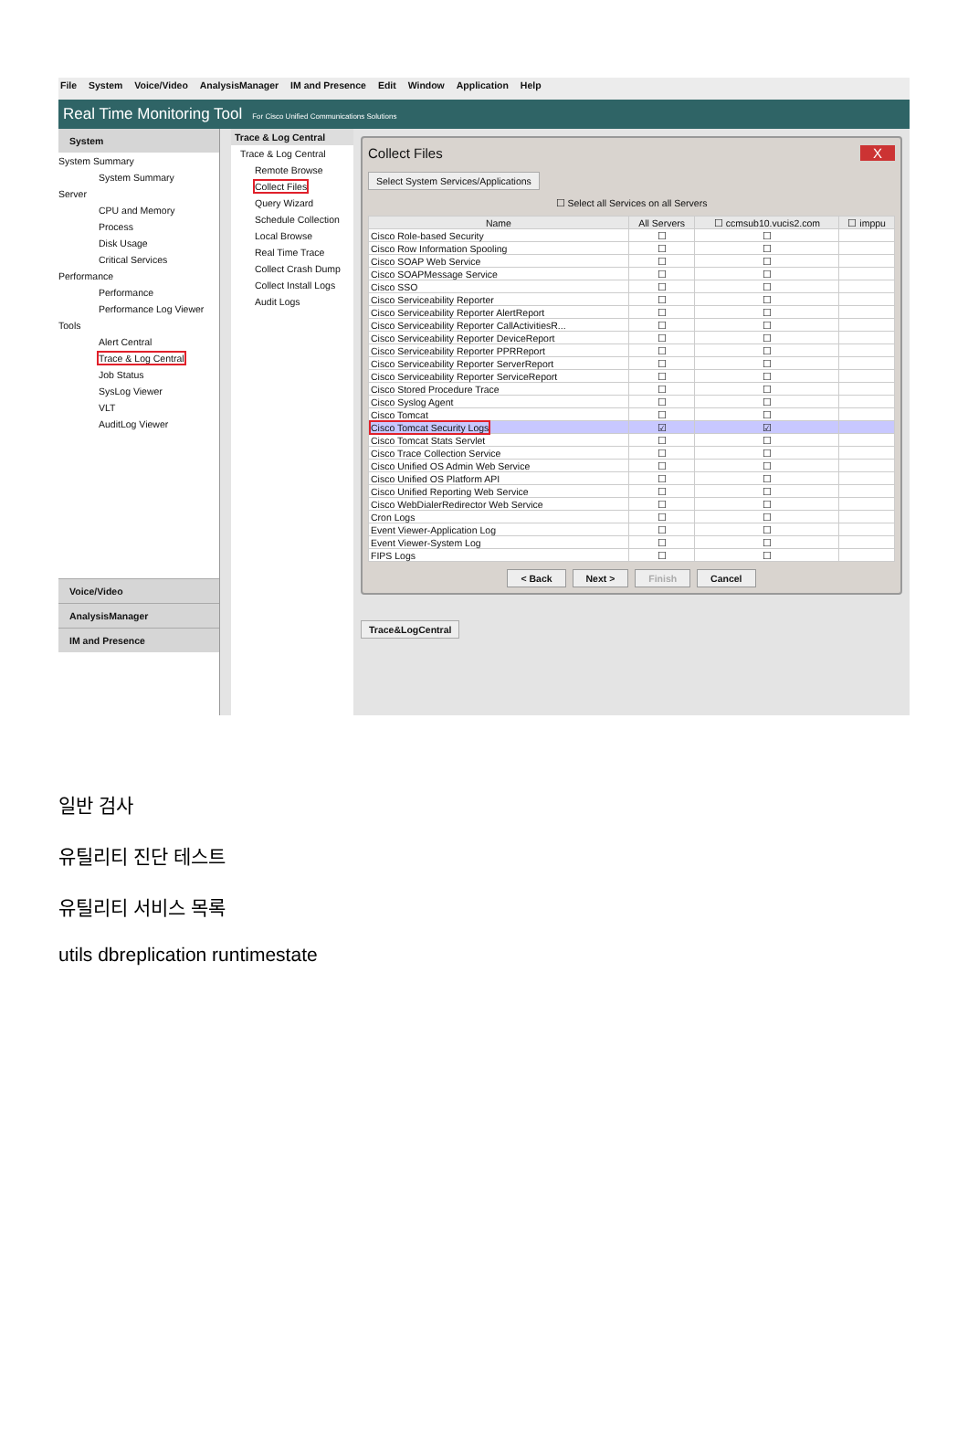File System Voice/Video AnalysisManager IM and Presence Edit Window Application Help
Real Time Monitoring Tool For Cisco Unified Communications Solutions
System
System Summary
System Summary
Server
CPU and Memory
Process
Disk Usage
Critical Services
Performance
Performance
Performance Log Viewer
Tools
Alert Central
Trace & Log Central
Job Status
SysLog Viewer
VLT
AuditLog Viewer
Voice/Video
AnalysisManager
IM and Presence
Trace & Log Central
Trace & Log Central
Remote Browse
Collect Files
Query Wizard
Schedule Collection
Local Browse
Real Time Trace
Collect Crash Dump
Collect Install Logs
Audit Logs
Collect Files X
Select System Services/Applications
☐ Select all Services on all Servers
| Name | All Servers | ☐ ccmsub10.vucis2.com | ☐ imppu |
| --- | --- | --- | --- |
| Cisco Role-based Security | ☐ | ☐ | |
| Cisco Row Information Spooling | ☐ | ☐ | |
| Cisco SOAP Web Service | ☐ | ☐ | |
| Cisco SOAPMessage Service | ☐ | ☐ | |
| Cisco SSO | ☐ | ☐ | |
| Cisco Serviceability Reporter | ☐ | ☐ | |
| Cisco Serviceability Reporter AlertReport | ☐ | ☐ | |
| Cisco Serviceability Reporter CallActivitiesR... | ☐ | ☐ | |
| Cisco Serviceability Reporter DeviceReport | ☐ | ☐ | |
| Cisco Serviceability Reporter PPRReport | ☐ | ☐ | |
| Cisco Serviceability Reporter ServerReport | ☐ | ☐ | |
| Cisco Serviceability Reporter ServiceReport | ☐ | ☐ | |
| Cisco Stored Procedure Trace | ☐ | ☐ | |
| Cisco Syslog Agent | ☐ | ☐ | |
| Cisco Tomcat | ☐ | ☐ | |
| Cisco Tomcat Security Logs | ☑ | ☑ | |
| Cisco Tomcat Stats Servlet | ☐ | ☐ | |
| Cisco Trace Collection Service | ☐ | ☐ | |
| Cisco Unified OS Admin Web Service | ☐ | ☐ | |
| Cisco Unified OS Platform API | ☐ | ☐ | |
| Cisco Unified Reporting Web Service | ☐ | ☐ | |
| Cisco WebDialerRedirector Web Service | ☐ | ☐ | |
| Cron Logs | ☐ | ☐ | |
| Event Viewer-Application Log | ☐ | ☐ | |
| Event Viewer-System Log | ☐ | ☐ | |
| FIPS Logs | ☐ | ☐ | |
< Back Next > Finish Cancel
Trace&LogCentral
일반 검사
유틸리티 진단 테스트
유틸리티 서비스 목록
utils dbreplication runtimestate